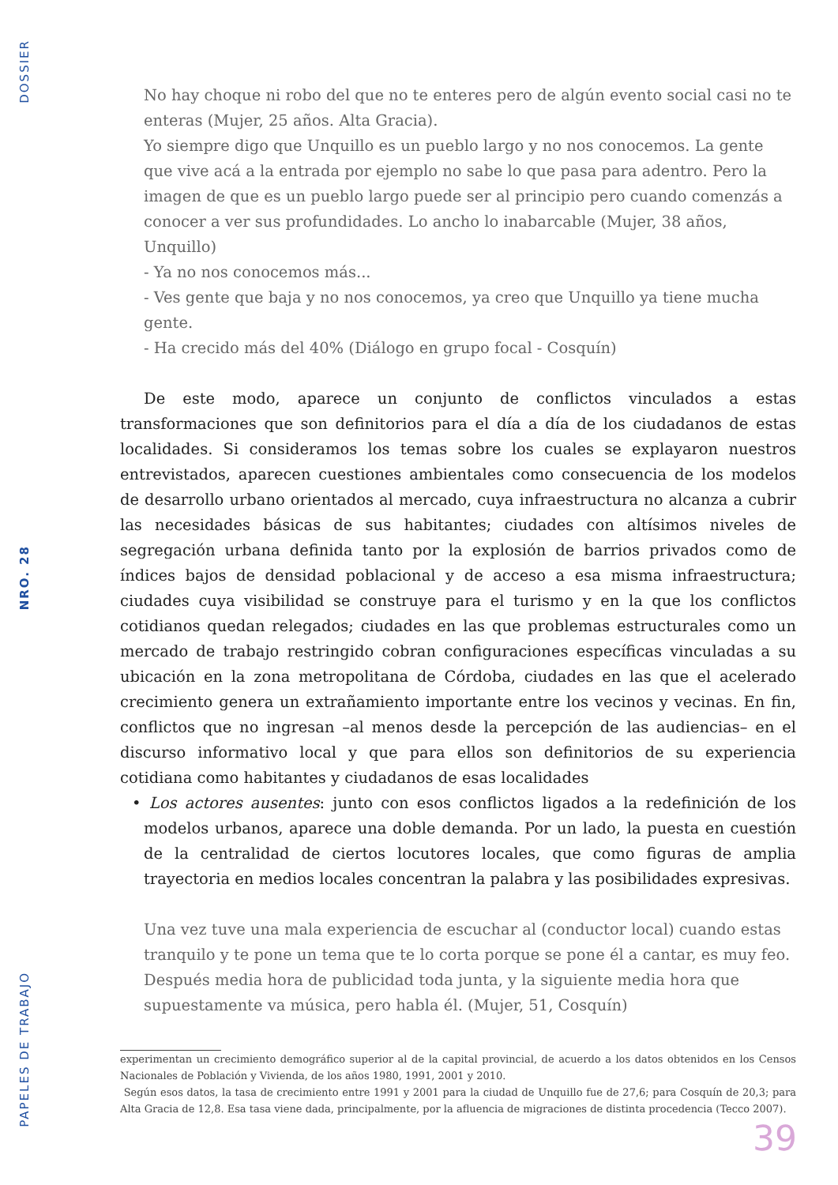DOSSIER
NRO. 28
PAPELES DE TRABAJO
No hay choque ni robo del que no te enteres pero de algún evento social casi no te enteras (Mujer, 25 años. Alta Gracia).
Yo siempre digo que Unquillo es un pueblo largo y no nos conocemos. La gente que vive acá a la entrada por ejemplo no sabe lo que pasa para adentro. Pero la imagen de que es un pueblo largo puede ser al principio pero cuando comenzás a conocer a ver sus profundidades. Lo ancho lo inabarcable (Mujer, 38 años, Unquillo)
- Ya no nos conocemos más...
- Ves gente que baja y no nos conocemos, ya creo que Unquillo ya tiene mucha gente.
- Ha crecido más del 40% (Diálogo en grupo focal - Cosquín)
De este modo, aparece un conjunto de conflictos vinculados a estas transformaciones que son definitorios para el día a día de los ciudadanos de estas localidades. Si considera­mos los temas sobre los cuales se explayaron nuestros entrevistados, aparecen cuestiones ambientales como consecuencia de los modelos de desarrollo urbano orientados al mer­cado, cuya infraestructura no alcanza a cubrir las necesidades básicas de sus habitantes; ciudades con altísimos niveles de segregación urbana definida tanto por la explosión de barrios privados como de índices bajos de densidad poblacional y de acceso a esa misma infraestructura; ciudades cuya visibilidad se construye para el turismo y en la que los con­flictos cotidianos quedan relegados; ciudades en las que problemas estructurales como un mercado de trabajo restringido cobran configuraciones específicas vinculadas a su ubica­ción en la zona metropolitana de Córdoba, ciudades en las que el acelerado crecimiento genera un extrañamiento importante entre los vecinos y vecinas. En fin, conflictos que no ingresan –al menos desde la percepción de las audiencias– en el discurso informativo local y que para ellos son definitorios de su experiencia cotidiana como habitantes y ciudadanos de esas localidades
• Los actores ausentes: junto con esos conflictos ligados a la redefinición de los modelos urbanos, aparece una doble demanda. Por un lado, la puesta en cuestión de la centra­lidad de ciertos locutores locales, que como figuras de amplia trayectoria en medios locales concentran la palabra y las posibilidades expresivas.
Una vez tuve una mala experiencia de escuchar al (conductor local) cuando estas tranquilo y te pone un tema que te lo corta porque se pone él a cantar, es muy feo. Después media hora de publicidad toda junta, y la siguiente media hora que supuestamente va música, pero habla él. (Mujer, 51, Cosquín)
experimentan un crecimiento demográfico superior al de la capital provincial, de acuerdo a los datos obtenidos en los Censos Na­cionales de Población y Vivienda, de los años 1980, 1991, 2001 y 2010.
Según esos datos, la tasa de crecimiento entre 1991 y 2001 para la ciudad de Unquillo fue de 27,6; para Cosquín de 20,3; para Alta Gracia de 12,8. Esa tasa viene dada, principalmente, por la afluencia de migraciones de distinta procedencia (Tecco 2007).
39